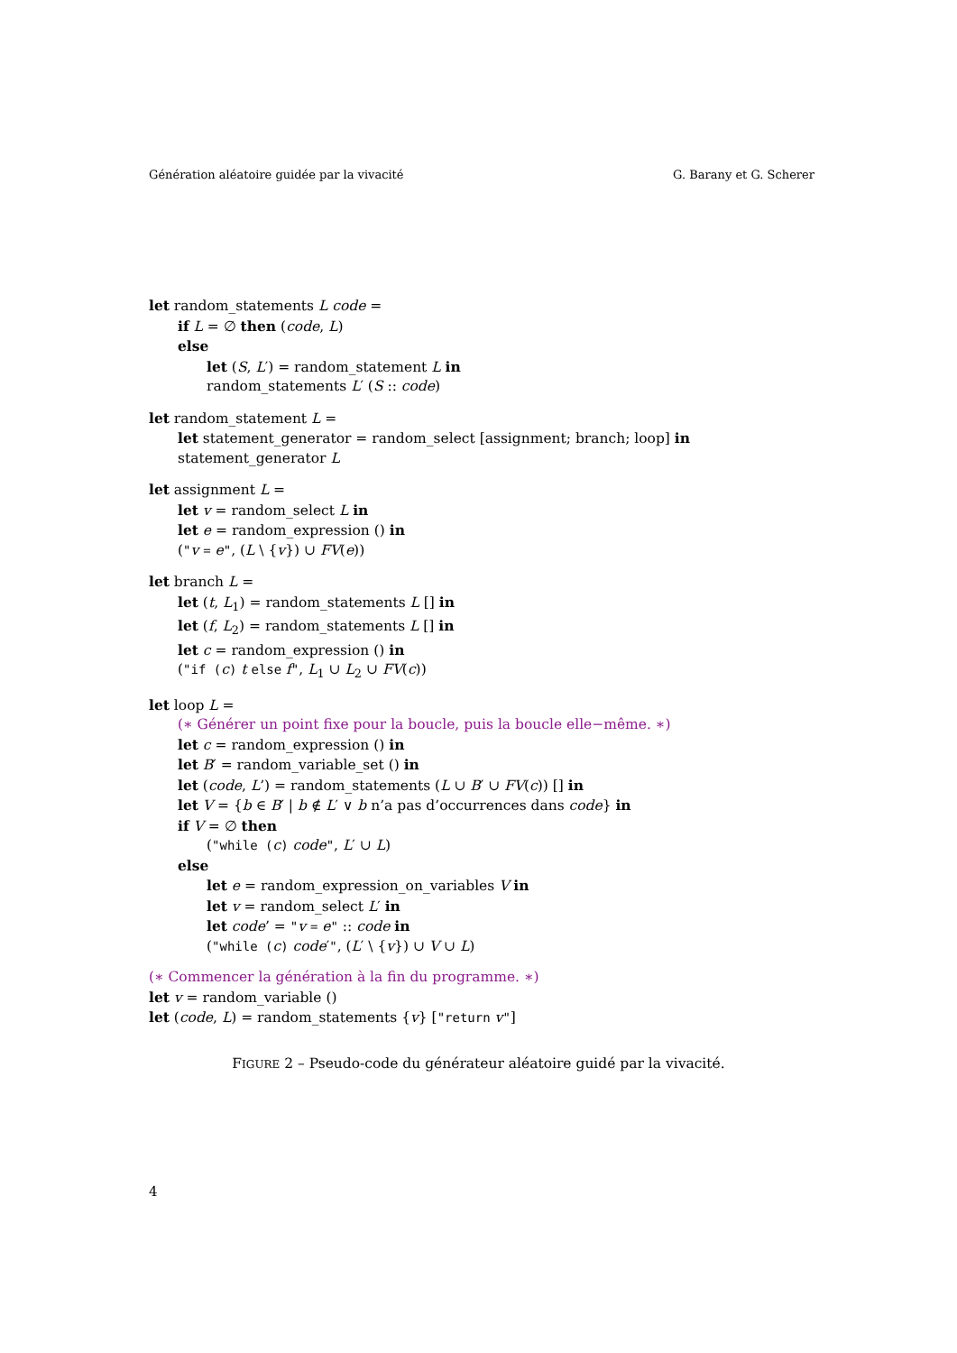Génération aléatoire guidée par la vivacité G. Barany et G. Scherer
let random_statements L code =
if L = ∅ then (code, L)
else
let (S, L′) = random_statement L in
random_statements L′ (S :: code)
let random_statement L =
let statement_generator = random_select [assignment; branch; loop] in
statement_generator L
let assignment L =
let v = random_select L in
let e = random_expression () in
("v = e", (L \ {v}) ∪ FV(e))
let branch L =
let (t, L<sub>1</sub>) = random_statements L [] in
let (f, L<sub>2</sub>) = random_statements L [] in
let c = random_expression () in
("if (c) t else f", L<sub>1</sub> ∪ L<sub>2</sub> ∪ FV(c))
let loop L =
(∗ Générer un point fixe pour la boucle, puis la boucle elle−même. ∗)
let c = random_expression () in
let B′ = random_variable_set () in
let (code, L’) = random_statements (L ∪ B′ ∪ FV(c)) [] in
let V = {b ∈ B′ | b ∉ L′ ∨ b n’a pas d’occurrences dans code} in
if V = ∅ then
("while (c) code", L′ ∪ L)
else
let e = random_expression_on_variables V in
let v = random_select L′ in
let code’ = "v = e" :: code in
("while (c) code′", (L′ \ {v}) ∪ V ∪ L)
(∗ Commencer la génération à la fin du programme. ∗)
let v = random_variable ()
let (code, L) = random_statements {v} ["return v"]
FIGURE 2 – Pseudo-code du générateur aléatoire guidé par la vivacité.
4